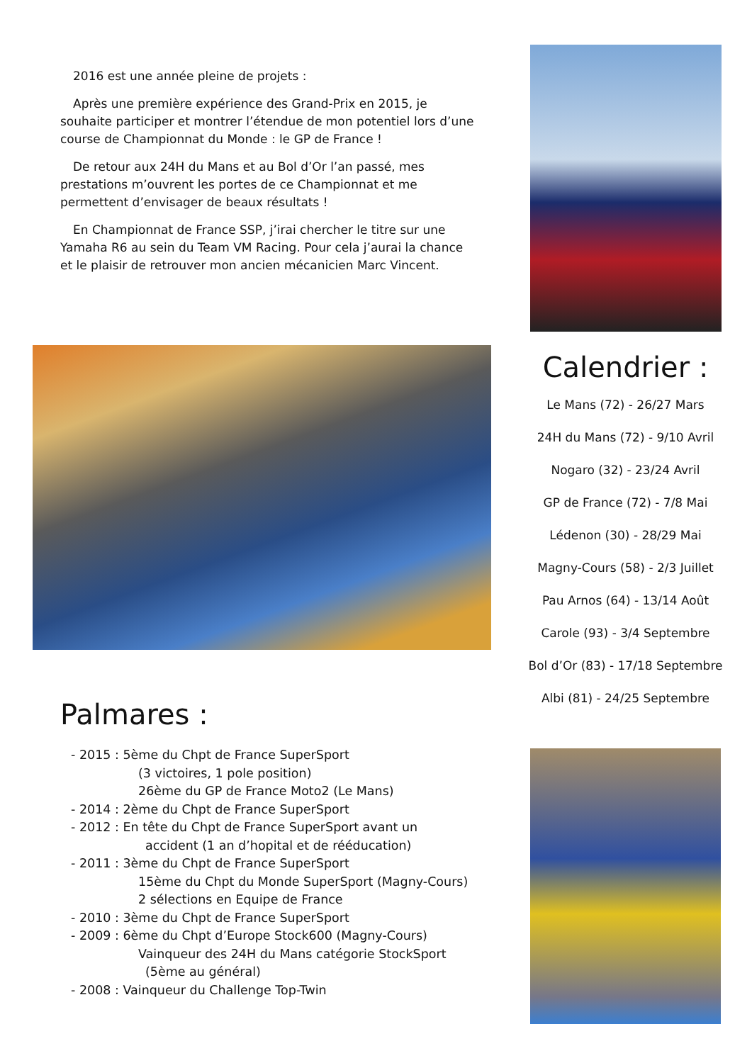2016 est une année pleine de projets :
Après une première expérience des Grand-Prix en 2015, je souhaite participer et montrer l’étendue de mon potentiel lors d’une course de Championnat du Monde : le GP de France !
De retour aux 24H du Mans et au Bol d’Or l’an passé, mes prestations m’ouvrent les portes de ce Championnat et me permettent d’envisager de beaux résultats !
En Championnat de France SSP, j’irai chercher le titre sur une Yamaha R6 au sein du Team VM Racing. Pour cela j’aurai la chance et le plaisir de retrouver mon ancien mécanicien Marc Vincent.
Calendrier :
Le Mans (72) - 26/27 Mars
24H du Mans (72) - 9/10 Avril
Nogaro (32) - 23/24 Avril
GP de France (72) - 7/8 Mai
Lédenon (30) - 28/29 Mai
Magny-Cours (58) - 2/3 Juillet
Pau Arnos (64) - 13/14 Août
Carole (93) - 3/4 Septembre
Bol d’Or (83) - 17/18 Septembre
Albi (81) - 24/25 Septembre
Palmares :
- 2015 : 5ème du Chpt de France SuperSport
(3 victoires, 1 pole position)
26ème du GP de France Moto2 (Le Mans)
- 2014 : 2ème du Chpt de France SuperSport
- 2012 : En tête du Chpt de France SuperSport avant un
accident (1 an d’hopital et de rééducation)
- 2011 : 3ème du Chpt de France SuperSport
15ème du Chpt du Monde SuperSport (Magny-Cours)
2 sélections en Equipe de France
- 2010 : 3ème du Chpt de France SuperSport
- 2009 : 6ème du Chpt d’Europe Stock600 (Magny-Cours)
Vainqueur des 24H du Mans catégorie StockSport
(5ème au général)
- 2008 : Vainqueur du Challenge Top-Twin